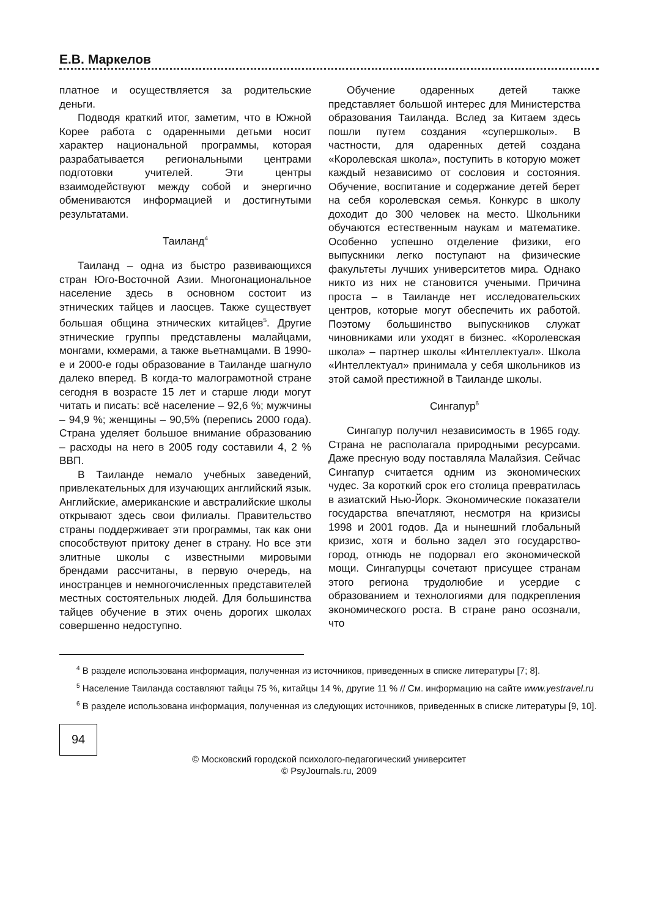Е.В. Маркелов
платное и осуществляется за родительские деньги.
Подводя краткий итог, заметим, что в Южной Корее работа с одаренными детьми носит характер национальной программы, которая разрабатывается региональными центрами подготовки учителей. Эти центры взаимодействуют между собой и энергично обмениваются информацией и достигнутыми результатами.
Таиланд<sup>4</sup>
Таиланд – одна из быстро развивающихся стран Юго-Восточной Азии. Многонациональное население здесь в основном состоит из этнических тайцев и лаосцев. Также существует большая община этнических китайцев<sup>5</sup>. Другие этнические группы представлены малайцами, монгами, кхмерами, а также вьетнамцами. В 1990-е и 2000-е годы образование в Таиланде шагнуло далеко вперед. В когда-то малограмотной стране сегодня в возрасте 15 лет и старше люди могут читать и писать: всё население – 92,6 %; мужчины – 94,9 %; женщины – 90,5% (перепись 2000 года). Страна уделяет большое внимание образованию – расходы на него в 2005 году составили 4, 2 % ВВП.
В Таиланде немало учебных заведений, привлекательных для изучающих английский язык. Английские, американские и австралийские школы открывают здесь свои филиалы. Правительство страны поддерживает эти программы, так как они способствуют притоку денег в страну. Но все эти элитные школы с известными мировыми брендами рассчитаны, в первую очередь, на иностранцев и немногочисленных представителей местных состоятельных людей. Для большинства тайцев обучение в этих очень дорогих школах совершенно недоступно.
Обучение одаренных детей также представляет большой интерес для Министерства образования Таиланда. Вслед за Китаем здесь пошли путем создания «суперш­колы». В частности, для одаренных детей создана «Королевская школа», поступить в которую может каждый независимо от сословия и состояния. Обучение, воспитание и содержание детей берет на себя королевская семья. Конкурс в школу доходит до 300 человек на место. Школьники обучаются естественным наукам и математике. Особенно успешно отделение физики, его выпускники легко поступают на физические факультеты лучших университетов мира. Однако никто из них не становится учеными. Причина проста – в Таиланде нет исследовательских центров, которые могут обеспечить их работой. Поэтому большинство выпускников служат чиновниками или уходят в бизнес. «Королевская школа» – партнер школы «Интеллектуал». Школа «Интеллектуал» принимала у себя школьников из этой самой престижной в Таиланде школы.
Сингапур<sup>6</sup>
Сингапур получил независимость в 1965 году. Страна не располагала природными ресурсами. Даже пресную воду поставляла Малайзия. Сейчас Сингапур считается одним из экономических чудес. За короткий срок его столица превратилась в азиатский Нью-Йорк. Экономические показатели государства впечатляют, несмотря на кризисы 1998 и 2001 годов. Да и нынешний глобальный кризис, хотя и больно задел это государство-город, отнюдь не подорвал его экономической мощи. Сингапурцы сочетают присущее странам этого региона трудолюбие и усердие с образованием и технологиями для подкрепления экономического роста. В стране рано осознали, что
<sup>4</sup> В разделе использована информация, полученная из источников, приведенных в списке литературы [7; 8].
<sup>5</sup> Население Таиланда составляют тайцы 75 %, китайцы 14 %, другие 11 % // См. информацию на сайте www.yestravel.ru
<sup>6</sup> В разделе использована информация, полученная из следующих источников, приведенных в списке литературы [9, 10].
94
© Московский городской психолого-педагогический университет
© PsyJournals.ru, 2009